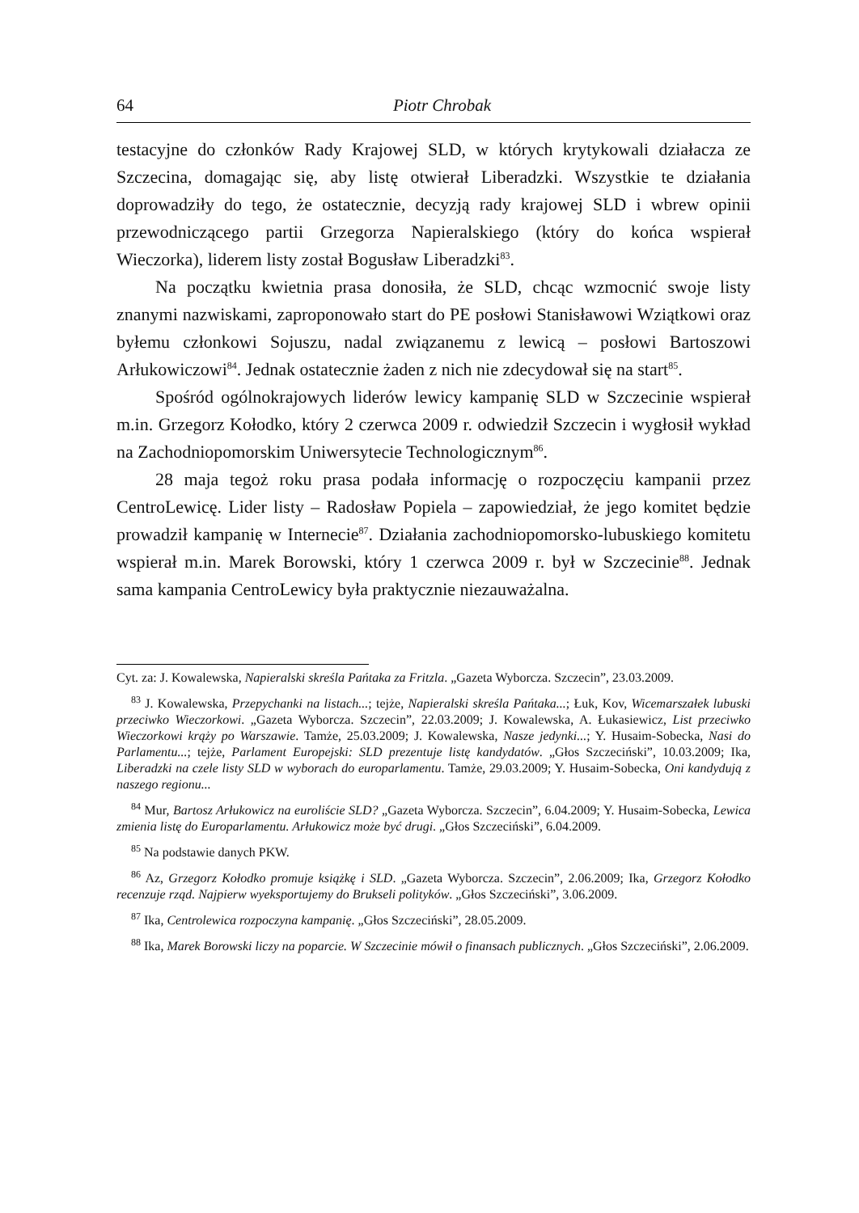64 Piotr Chrobak
testacyjne do członków Rady Krajowej SLD, w których krytykowali działacza ze Szczecina, domagając się, aby listę otwierał Liberadzki. Wszystkie te działania doprowadziły do tego, że ostatecznie, decyzją rady krajowej SLD i wbrew opinii przewodniczącego partii Grzegorza Napieralskiego (który do końca wspierał Wieczorka), liderem listy został Bogusław Liberadzki<sup>83</sup>.
Na początku kwietnia prasa donosiła, że SLD, chcąc wzmocnić swoje listy znanymi nazwiskami, zaproponowało start do PE posłowi Stanisławowi Wziątkowi oraz byłemu członkowi Sojuszu, nadal związanemu z lewicą – posłowi Bartoszowi Arłukowiczowi<sup>84</sup>. Jednak ostatecznie żaden z nich nie zdecydował się na start<sup>85</sup>.
Spośród ogólnokrajowych liderów lewicy kampanię SLD w Szczecinie wspierał m.in. Grzegorz Kołodko, który 2 czerwca 2009 r. odwiedził Szczecin i wygłosił wykład na Zachodniopomorskim Uniwersytecie Technologicznym<sup>86</sup>.
28 maja tegoż roku prasa podała informację o rozpoczęciu kampanii przez CentroLewicę. Lider listy – Radosław Popiela – zapowiedział, że jego komitet będzie prowadził kampanię w Internecie<sup>87</sup>. Działania zachodniopomorsko-lubuskiego komitetu wspierał m.in. Marek Borowski, który 1 czerwca 2009 r. był w Szczecinie<sup>88</sup>. Jednak sama kampania CentroLewicy była praktycznie niezauważalna.
Cyt. za: J. Kowalewska, Napieralski skreśla Pańtaka za Fritzla. „Gazeta Wyborcza. Szczecin”, 23.03.2009.
<sup>83</sup> J. Kowalewska, Przepychanki na listach...; tejże, Napieralski skreśla Pańtaka...; Łuk, Kov, Wicemarszałek lubuski przeciwko Wieczorkowi. „Gazeta Wyborcza. Szczecin”, 22.03.2009; J. Kowalewska, A. Łukasiewicz, List przeciwko Wieczorkowi krąży po Warszawie. Tamże, 25.03.2009; J. Kowalewska, Nasze jedynki...; Y. Husaim-Sobecka, Nasi do Parlamentu...; tejże, Parlament Europejski: SLD prezentuje listę kandydatów. „Głos Szczeciński”, 10.03.2009; Ika, Liberadzki na czele listy SLD w wyborach do europarlamentu. Tamże, 29.03.2009; Y. Husaim-Sobecka, Oni kandydują z naszego regionu...
<sup>84</sup> Mur, Bartosz Arłukowicz na euroliście SLD? „Gazeta Wyborcza. Szczecin”, 6.04.2009; Y. Husaim-Sobecka, Lewica zmienia listę do Europarlamentu. Arłukowicz może być drugi. „Głos Szczeciński”, 6.04.2009.
<sup>85</sup> Na podstawie danych PKW.
<sup>86</sup> Az, Grzegorz Kołodko promuje książkę i SLD. „Gazeta Wyborcza. Szczecin”, 2.06.2009; Ika, Grzegorz Kołodko recenzuje rząd. Najpierw wyeksportujemy do Brukseli polityków. „Głos Szczeciński”, 3.06.2009.
<sup>87</sup> Ika, Centrolewica rozpoczyna kampanię. „Głos Szczeciński”, 28.05.2009.
<sup>88</sup> Ika, Marek Borowski liczy na poparcie. W Szczecinie mówił o finansach publicznych. „Głos Szczeciński”, 2.06.2009.